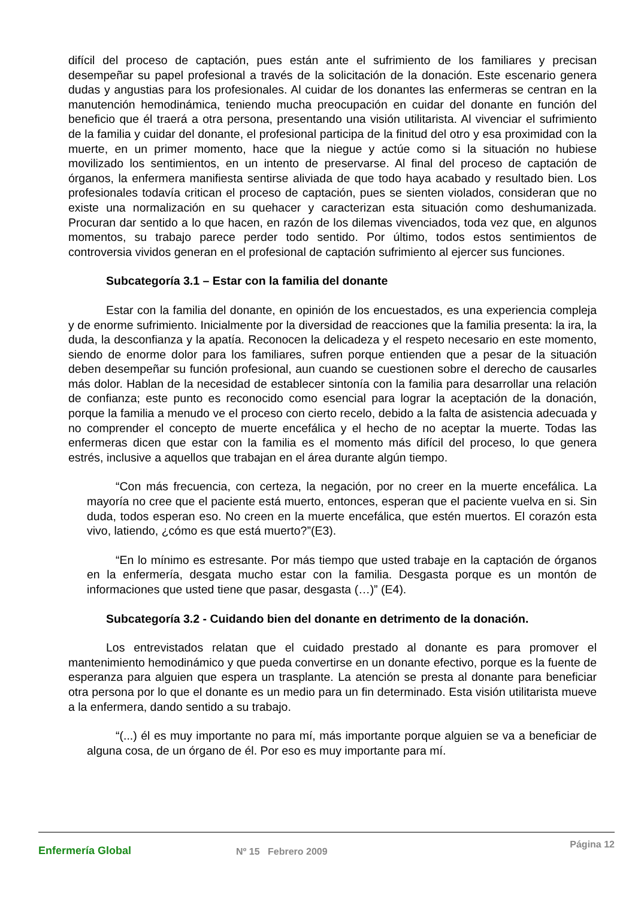difícil del proceso de captación, pues están ante el sufrimiento de los familiares y precisan desempeñar su papel profesional a través de la solicitación de la donación. Este escenario genera dudas y angustias para los profesionales. Al cuidar de los donantes las enfermeras se centran en la manutención hemodinámica, teniendo mucha preocupación en cuidar del donante en función del beneficio que él traerá a otra persona, presentando una visión utilitarista. Al vivenciar el sufrimiento de la familia y cuidar del donante, el profesional participa de la finitud del otro y esa proximidad con la muerte, en un primer momento, hace que la niegue y actúe como si la situación no hubiese movilizado los sentimientos, en un intento de preservarse. Al final del proceso de captación de órganos, la enfermera manifiesta sentirse aliviada de que todo haya acabado y resultado bien. Los profesionales todavía critican el proceso de captación, pues se sienten violados, consideran que no existe una normalización en su quehacer y caracterizan esta situación como deshumanizada. Procuran dar sentido a lo que hacen, en razón de los dilemas vivenciados, toda vez que, en algunos momentos, su trabajo parece perder todo sentido. Por último, todos estos sentimientos de controversia vividos generan en el profesional de captación sufrimiento al ejercer sus funciones.
Subcategoría 3.1 – Estar con la familia del donante
Estar con la familia del donante, en opinión de los encuestados, es una experiencia compleja y de enorme sufrimiento. Inicialmente por la diversidad de reacciones que la familia presenta: la ira, la duda, la desconfianza y la apatía. Reconocen la delicadeza y el respeto necesario en este momento, siendo de enorme dolor para los familiares, sufren porque entienden que a pesar de la situación deben desempeñar su función profesional, aun cuando se cuestionen sobre el derecho de causarles más dolor. Hablan de la necesidad de establecer sintonía con la familia para desarrollar una relación de confianza; este punto es reconocido como esencial para lograr la aceptación de la donación, porque la familia a menudo ve el proceso con cierto recelo, debido a la falta de asistencia adecuada y no comprender el concepto de muerte encefálica y el hecho de no aceptar la muerte. Todas las enfermeras dicen que estar con la familia es el momento más difícil del proceso, lo que genera estrés, inclusive a aquellos que trabajan en el área durante algún tiempo.
“Con más frecuencia, con certeza, la negación, por no creer en la muerte encefálica. La mayoría no cree que el paciente está muerto, entonces, esperan que el paciente vuelva en si. Sin duda, todos esperan eso. No creen en la muerte encefálica, que estén muertos. El corazón esta vivo, latiendo, ¿cómo es que está muerto?”(E3).
“En lo mínimo es estresante. Por más tiempo que usted trabaje en la captación de órganos en la enfermería, desgata mucho estar con la familia. Desgasta porque es un montón de informaciones que usted tiene que pasar, desgasta (…)” (E4).
Subcategoría 3.2 - Cuidando bien del donante en detrimento de la donación.
Los entrevistados relatan que el cuidado prestado al donante es para promover el mantenimiento hemodinámico y que pueda convertirse en un donante efectivo, porque es la fuente de esperanza para alguien que espera un trasplante. La atención se presta al donante para beneficiar otra persona por lo que el donante es un medio para un fin determinado. Esta visión utilitarista mueve a la enfermera, dando sentido a su trabajo.
“(...) él es muy importante no para mí, más importante porque alguien se va a beneficiar de alguna cosa, de un órgano de él. Por eso es muy importante para mí.
Enfermería Global Nº 15 Febrero 2009
Página 12